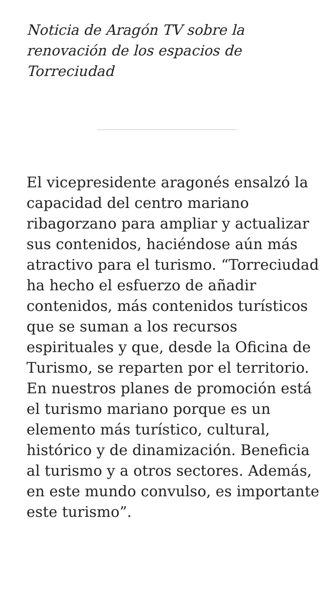Noticia de Aragón TV sobre la renovación de los espacios de Torreciudad
El vicepresidente aragonés ensalzó la capacidad del centro mariano ribagorzano para ampliar y actualizar sus contenidos, haciéndose aún más atractivo para el turismo. “Torreciudad ha hecho el esfuerzo de añadir contenidos, más contenidos turísticos que se suman a los recursos espirituales y que, desde la Oficina de Turismo, se reparten por el territorio. En nuestros planes de promoción está el turismo mariano porque es un elemento más turístico, cultural, histórico y de dinamización. Beneficia al turismo y a otros sectores. Además, en este mundo convulso, es importante este turismo”.